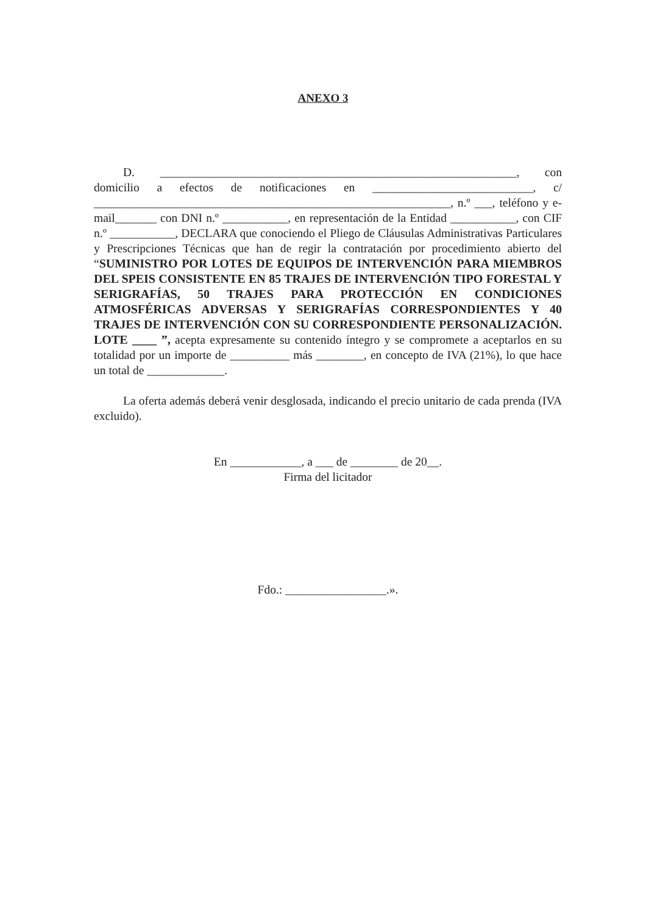ANEXO 3
D. ____________________________________________________________, con domicilio a efectos de notificaciones en ___________________________, c/ ____________________________________________________________, n.º ___, teléfono y e-mail_______ con DNI n.º ___________, en representación de la Entidad ___________, con CIF n.º ___________, DECLARA que conociendo el Pliego de Cláusulas Administrativas Particulares y Prescripciones Técnicas que han de regir la contratación por procedimiento abierto del “SUMINISTRO POR LOTES DE EQUIPOS DE INTERVENCIÓN PARA MIEMBROS DEL SPEIS CONSISTENTE EN 85 TRAJES DE INTERVENCIÓN TIPO FORESTAL Y SERIGRAFÍAS, 50 TRAJES PARA PROTECCIÓN EN CONDICIONES ATMOSFÉRICAS ADVERSAS Y SERIGRAFÍAS CORRESPONDIENTES Y 40 TRAJES DE INTERVENCIÓN CON SU CORRESPONDIENTE PERSONALIZACIÓN. LOTE ____ ”, acepta expresamente su contenido íntegro y se compromete a aceptarlos en su totalidad por un importe de __________ más ________, en concepto de IVA (21%), lo que hace un total de _____________.
La oferta además deberá venir desglosada, indicando el precio unitario de cada prenda (IVA excluido).
En ____________, a ___ de ________ de 20__.
Firma del licitador
Fdo.: _________________.».